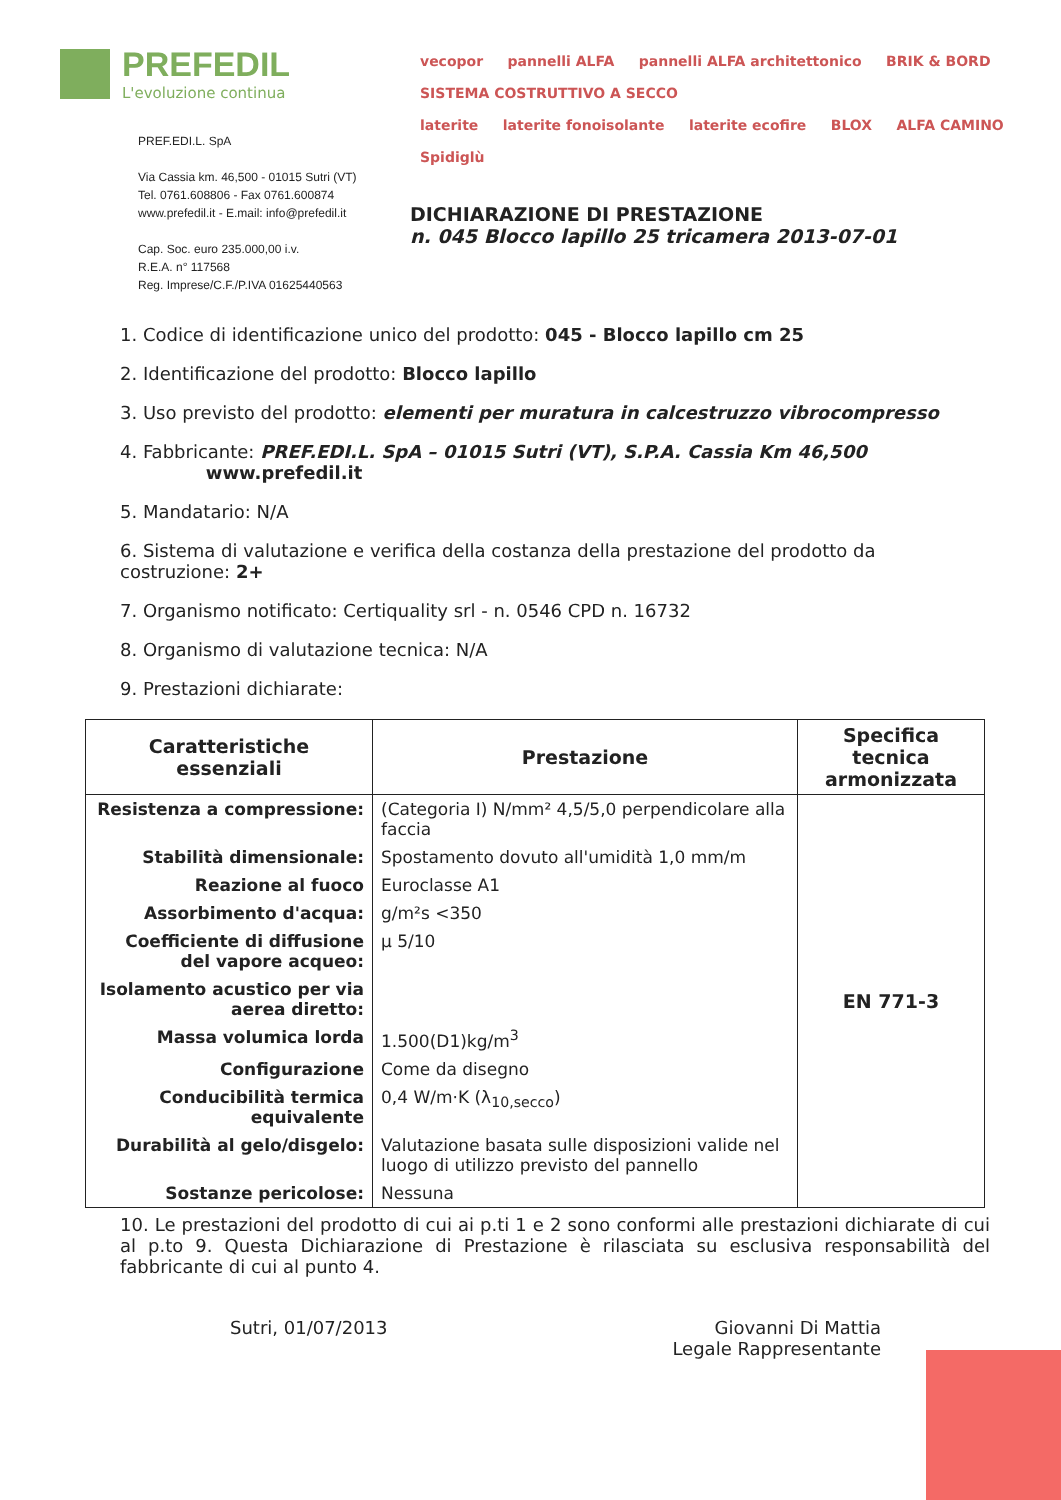PREFEDIL
L'evoluzione continua
PREF.EDI.L. SpA
Via Cassia km. 46,500 - 01015 Sutri (VT)
Tel. 0761.608806 - Fax 0761.600874
www.prefedil.it - E.mail: info@prefedil.it
Cap. Soc. euro 235.000,00 i.v.
R.E.A. n° 117568
Reg. Imprese/C.F./P.IVA 01625440563
vecopor pannelli ALFA pannelli ALFA architettonico BRIK & BORD SISTEMA COSTRUTTIVO A SECCO
laterite laterite fonoisolante laterite ecofire BLOX ALFA CAMINO Spidiglù
DICHIARAZIONE DI PRESTAZIONE
n. 045 Blocco lapillo 25 tricamera 2013-07-01
1. Codice di identificazione unico del prodotto: 045 - Blocco lapillo cm 25
2. Identificazione del prodotto: Blocco lapillo
3. Uso previsto del prodotto: elementi per muratura in calcestruzzo vibrocompresso
4. Fabbricante: PREF.EDI.L. SpA – 01015 Sutri (VT), S.P.A. Cassia Km 46,500
www.prefedil.it
5. Mandatario: N/A
6. Sistema di valutazione e verifica della costanza della prestazione del prodotto da costruzione: 2+
7. Organismo notificato: Certiquality srl - n. 0546 CPD n. 16732
8. Organismo di valutazione tecnica: N/A
9. Prestazioni dichiarate:
| Caratteristiche essenziali | Prestazione | Specifica tecnica armonizzata |
| --- | --- | --- |
| Resistenza a compressione: | (Categoria I) N/mm² 4,5/5,0 perpendicolare alla faccia | EN 771-3 |
| Stabilità dimensionale: | Spostamento dovuto all'umidità 1,0 mm/m | |
| Reazione al fuoco | Euroclasse A1 | |
| Assorbimento d'acqua: | g/m²s <350 | |
| Coefficiente di diffusione del vapore acqueo: | μ 5/10 | |
| Isolamento acustico per via aerea diretto: | | |
| Massa volumica lorda | 1.500(D1)kg/m<sup>3</sup> | |
| Configurazione | Come da disegno | |
| Conducibilità termica equivalente | 0,4 W/m·K (λ<sub>10,secco</sub>) | |
| Durabilità al gelo/disgelo: | Valutazione basata sulle disposizioni valide nel luogo di utilizzo previsto del pannello | |
| Sostanze pericolose: | Nessuna | |
10. Le prestazioni del prodotto di cui ai p.ti 1 e 2 sono conformi alle prestazioni dichiarate di cui al p.to 9. Questa Dichiarazione di Prestazione è rilasciata su esclusiva responsabilità del fabbricante di cui al punto 4.
Sutri, 01/07/2013 Giovanni Di Mattia
Legale Rappresentante